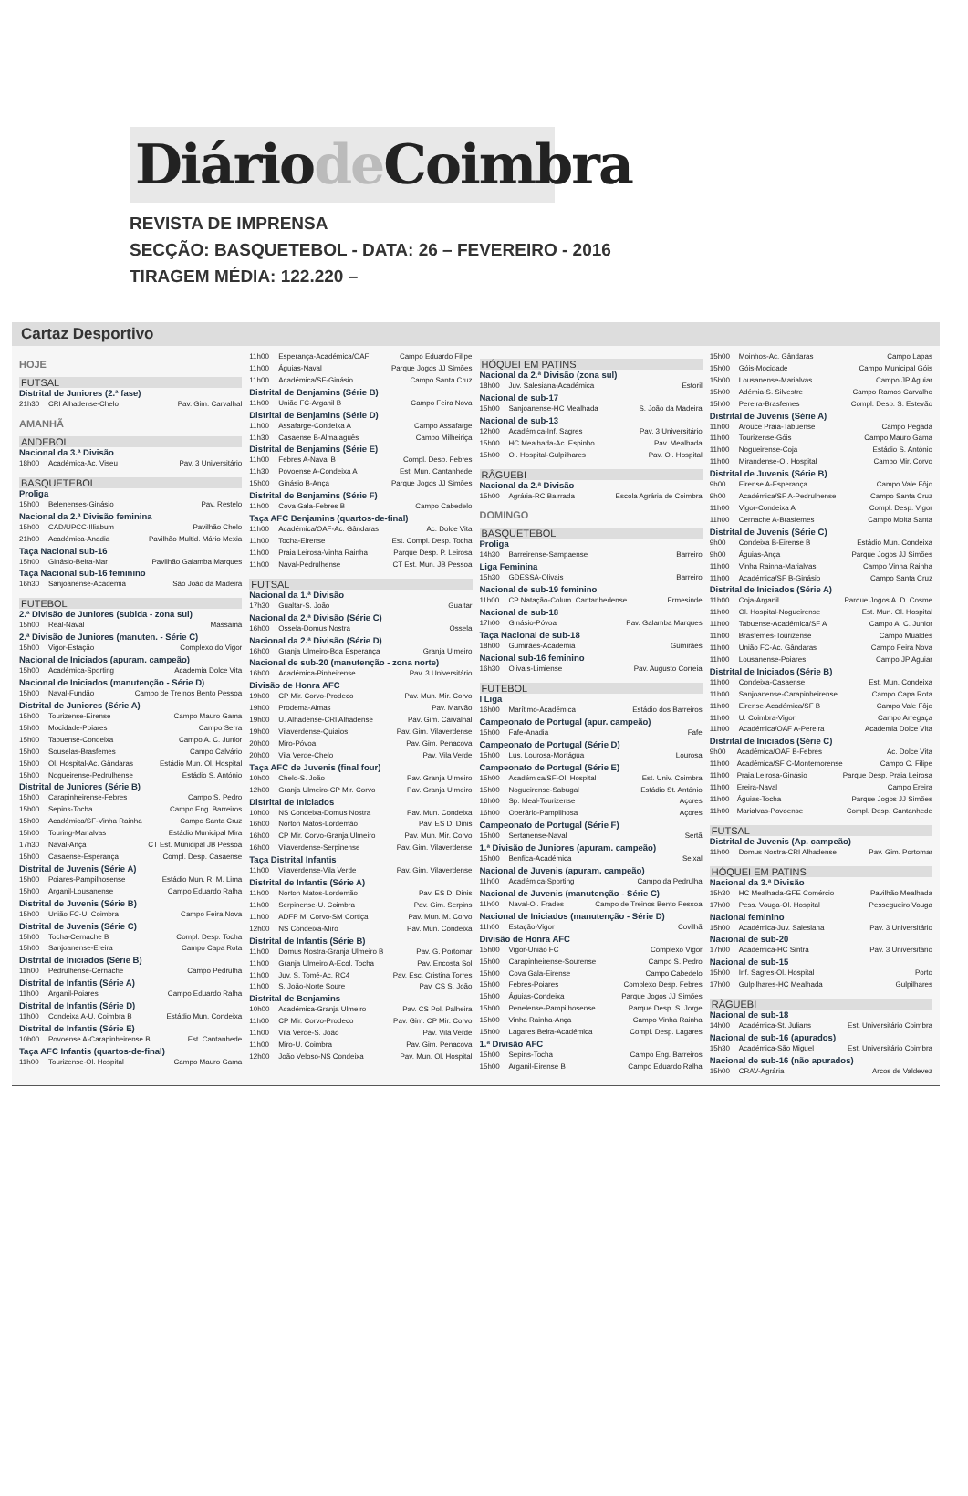Diáriode Coimbra
REVISTA DE IMPRENSA
SECÇÃO: BASQUETEBOL - DATA: 26 – FEVEREIRO - 2016
TIRAGEM MÉDIA: 122.220 –
Cartaz Desportivo
HOJE
FUTSAL
Distrital de Juniores (2.ª fase)
| 21h30 | CRI Alhadense-Chelo | Pav. Gim. Carvalhal |
AMANHÃ
ANDEBOL
Nacional da 3.ª Divisão
| 18h00 | Académica-Ac. Viseu | Pav. 3 Universitário |
BASQUETEBOL
Proliga
| 15h00 | Belenenses-Ginásio | Pav. Restelo |
Nacional da 2.ª Divisão feminina
| 15h00 | CAD/UPCC-Illiabum | Pavilhão Chelo |
| 21h00 | Académica-Anadia | Pavilhão Multid. Mário Mexia |
Taça Nacional sub-16
| 15h00 | Ginásio-Beira-Mar | Pavilhão Galamba Marques |
Taça Nacional sub-16 feminino
| 16h30 | Sanjoanense-Academia | São João da Madeira |
FUTEBOL
2.ª Divisão de Juniores (subida - zona sul)
| 15h00 | Real-Naval | Massamá |
2.ª Divisão de Juniores (manuten. - Série C)
| 15h00 | Vigor-Estação | Complexo do Vigor |
Nacional de Iniciados (apuram. campeão)
| 15h00 | Académica-Sporting | Academia Dolce Vita |
Nacional de Iniciados (manutenção - Série D)
| 15h00 | Naval-Fundão | Campo de Treinos Bento Pessoa |
Distrital de Juniores (Série A)
| 15h00 | Tourizense-Eirense | Campo Mauro Gama |
| 15h00 | Mocidade-Poiares | Campo Serra |
| 15h00 | Tabuense-Condeixa | Campo A. C. Junior |
| 15h00 | Souselas-Brasfemes | Campo Calvário |
| 15h00 | Ol. Hospital-Ac. Gândaras | Estádio Mun. Ol. Hospital |
| 15h00 | Nogueirense-Pedrulhense | Estádio S. António |
Distrital de Juniores (Série B)
| 15h00 | Carapinheirense-Febres | Campo S. Pedro |
| 15h00 | Sepins-Tocha | Campo Eng. Barreiros |
| 15h00 | Académica/SF-Vinha Rainha | Campo Santa Cruz |
| 15h00 | Touring-Marialvas | Estádio Municipal Mira |
| 17h30 | Naval-Ança | CT Est. Municipal JB Pessoa |
| 15h00 | Casaense-Esperança | Compl. Desp. Casaense |
Distrital de Juvenis (Série A)
| 15h00 | Poiares-Pampilhosense | Estádio Mun. R. M. Lima |
| 15h00 | Arganil-Lousanense | Campo Eduardo Ralha |
Distrital de Juvenis (Série B)
| 15h00 | União FC-U. Coimbra | Campo Feira Nova |
Distrital de Juvenis (Série C)
| 15h00 | Tocha-Cernache B | Compl. Desp. Tocha |
| 15h00 | Sanjoanense-Ereira | Campo Capa Rota |
Distrital de Iniciados (Série B)
| 11h00 | Pedrulhense-Cernache | Campo Pedrulha |
Distrital de Infantis (Série A)
| 11h00 | Arganil-Poiares | Campo Eduardo Ralha |
Distrital de Infantis (Série D)
| 11h00 | Condeixa A-U. Coimbra B | Estádio Mun. Condeixa |
Distrital de Infantis (Série E)
| 10h00 | Povoense A-Carapinheirense B | Est. Cantanhede |
Taça AFC Infantis (quartos-de-final)
| 11h00 | Tourizense-Ol. Hospital | Campo Mauro Gama |
| 11h00 | Esperança-Académica/OAF | Campo Eduardo Filipe |
| 11h00 | Águias-Naval | Parque Jogos JJ Simões |
| 11h00 | Académica/SF-Ginásio | Campo Santa Cruz |
Distrital de Benjamins (Série B)
| 11h00 | União FC-Arganil B | Campo Feira Nova |
Distrital de Benjamins (Série D)
| 11h00 | Assafarge-Condeixa A | Campo Assafarge |
| 11h30 | Casaense B-Almalaguês | Campo Milheiriça |
Distrital de Benjamins (Série E)
| 11h00 | Febres A-Naval B | Compl. Desp. Febres |
| 11h30 | Povoense A-Condeixa A | Est. Mun. Cantanhede |
| 15h00 | Ginásio B-Ança | Parque Jogos JJ Simões |
Distrital de Benjamins (Série F)
| 11h00 | Cova Gala-Febres B | Campo Cabedelo |
Taça AFC Benjamins (quartos-de-final)
| 11h00 | Académica/OAF-Ac. Gândaras | Ac. Dolce Vita |
| 11h00 | Tocha-Eirense | Est. Compl. Desp. Tocha |
| 11h00 | Praia Leirosa-Vinha Rainha | Parque Desp. P. Leirosa |
| 11h00 | Naval-Pedrulhense | CT Est. Mun. JB Pessoa |
FUTSAL
Nacional da 1.ª Divisão
| 17h30 | Gualtar-S. João | Gualtar |
Nacional da 2.ª Divisão (Série C)
| 16h00 | Ossela-Domus Nostra | Ossela |
Nacional da 2.ª Divisão (Série D)
| 16h00 | Granja Ulmeiro-Boa Esperança | Granja Ulmeiro |
Nacional de sub-20 (manutenção - zona norte)
| 16h00 | Académica-Pinheirense | Pav. 3 Universitário |
Divisão de Honra AFC
| 19h00 | CP Mir. Corvo-Prodeco | Pav. Mun. Mir. Corvo |
| 19h00 | Prodema-Almas | Pav. Marvão |
| 19h00 | U. Alhadense-CRI Alhadense | Pav. Gim. Carvalhal |
| 19h00 | Vilaverdense-Quiaios | Pav. Gim. Vilaverdense |
| 20h00 | Miro-Póvoa | Pav. Gim. Penacova |
| 20h00 | Vila Verde-Chelo | Pav. Vila Verde |
Taça AFC de Juvenis (final four)
| 10h00 | Chelo-S. João | Pav. Granja Ulmeiro |
| 12h00 | Granja Ulmeiro-CP Mir. Corvo | Pav. Granja Ulmeiro |
Distrital de Iniciados
| 10h00 | NS Condeixa-Domus Nostra | Pav. Mun. Condeixa |
| 16h00 | Norton Matos-Lordemão | Pav. ES D. Dinis |
| 16h00 | CP Mir. Corvo-Granja Ulmeiro | Pav. Mun. Mir. Corvo |
| 16h00 | Vilaverdense-Serpinense | Pav. Gim. Vilaverdense |
Taça Distrital Infantis
| 11h00 | Vilaverdense-Vila Verde | Pav. Gim. Vilaverdense |
Distrital de Infantis (Série A)
| 11h00 | Norton Matos-Lordemão | Pav. ES D. Dinis |
| 11h00 | Serpinense-U. Coimbra | Pav. Gim. Serpins |
| 11h00 | ADFP M. Corvo-SM Cortiça | Pav. Mun. M. Corvo |
| 12h00 | NS Condeixa-Miro | Pav. Mun. Condeixa |
Distrital de Infantis (Série B)
| 11h00 | Domus Nostra-Granja Ulmeiro B | Pav. G. Portomar |
| 11h00 | Granja Ulmeiro A-Ecol. Tocha | Pav. Encosta Sol |
| 11h00 | Juv. S. Tomé-Ac. RC4 | Pav. Esc. Cristina Torres |
| 11h00 | S. João-Norte Soure | Pav. CS S. João |
Distrital de Benjamins
| 10h00 | Académica-Granja Ulmeiro | Pav. CS Pol. Palheira |
| 11h00 | CP Mir. Corvo-Prodeco | Pav. Gim. CP Mir. Corvo |
| 11h00 | Vila Verde-S. João | Pav. Vila Verde |
| 11h00 | Miro-U. Coimbra | Pav. Gim. Penacova |
| 12h00 | João Veloso-NS Condeixa | Pav. Mun. Ol. Hospital |
HÓQUEI EM PATINS
Nacional da 2.ª Divisão (zona sul)
| 18h00 | Juv. Salesiana-Académica | Estoril |
Nacional de sub-17
| 15h00 | Sanjoanense-HC Mealhada | S. João da Madeira |
Nacional de sub-13
| 12h00 | Académica-Inf. Sagres | Pav. 3 Universitário |
| 15h00 | HC Mealhada-Ac. Espinho | Pav. Mealhada |
| 15h00 | Ol. Hospital-Gulpilhares | Pav. Ol. Hospital |
RÂGUEBI
Nacional da 2.ª Divisão
| 15h00 | Agrária-RC Bairrada | Escola Agrária de Coimbra |
DOMINGO
BASQUETEBOL
Proliga
| 14h30 | Barreirense-Sampaense | Barreiro |
Liga Feminina
| 15h30 | GDESSA-Olivais | Barreiro |
Nacional de sub-19 feminino
| 11h00 | CP Natação-Colum. Cantanhedense | Ermesinde |
Nacional de sub-18
| 17h00 | Ginásio-Póvoa | Pav. Galamba Marques |
Taça Nacional de sub-18
| 18h00 | Gumirães-Academia | Gumirães |
Nacional sub-16 feminino
| 16h30 | Olivais-Limiense | Pav. Augusto Correia |
FUTEBOL
I Liga
| 16h00 | Marítimo-Académica | Estádio dos Barreiros |
Campeonato de Portugal (apur. campeão)
| 15h00 | Fafe-Anadia | Fafe |
Campeonato de Portugal (Série D)
| 15h00 | Lus. Lourosa-Mortágua | Lourosa |
Campeonato de Portugal (Série E)
| 15h00 | Académica/SF-Ol. Hospital | Est. Univ. Coimbra |
| 15h00 | Nogueirense-Sabugal | Estádio St. António |
| 16h00 | Sp. Ideal-Tourizense | Açores |
| 16h00 | Operário-Pampilhosa | Açores |
Campeonato de Portugal (Série F)
| 15h00 | Sertanense-Naval | Sertã |
1.ª Divisão de Juniores (apuram. campeão)
| 15h00 | Benfica-Académica | Seixal |
Nacional de Juvenis (apuram. campeão)
| 11h00 | Académica-Sporting | Campo da Pedrulha |
Nacional de Juvenis (manutenção - Série C)
| 11h00 | Naval-Ol. Frades | Campo de Treinos Bento Pessoa |
Nacional de Iniciados (manutenção - Série D)
| 11h00 | Estação-Vigor | Covilhã |
Divisão de Honra AFC
| 15h00 | Vigor-União FC | Complexo Vigor |
| 15h00 | Carapinheirense-Sourense | Campo S. Pedro |
| 15h00 | Cova Gala-Eirense | Campo Cabedelo |
| 15h00 | Febres-Poiares | Complexo Desp. Febres |
| 15h00 | Águias-Condeixa | Parque Jogos JJ Simões |
| 15h00 | Penelense-Pampilhosense | Parque Desp. S. Jorge |
| 15h00 | Vinha Rainha-Ança | Campo Vinha Rainha |
| 15h00 | Lagares Beira-Académica | Compl. Desp. Lagares |
1.ª Divisão AFC
| 15h00 | Sepins-Tocha | Campo Eng. Barreiros |
| 15h00 | Arganil-Eirense B | Campo Eduardo Ralha |
| 15h00 | Moinhos-Ac. Gândaras | Campo Lapas |
| 15h00 | Góis-Mocidade | Campo Municipal Góis |
| 15h00 | Lousanense-Marialvas | Campo JP Aguiar |
| 15h00 | Adémia-S. Silvestre | Campo Ramos Carvalho |
| 15h00 | Pereira-Brasfemes | Compl. Desp. S. Estevão |
Distrital de Juvenis (Série A)
| 11h00 | Arouce Praia-Tabuense | Campo Pégada |
| 11h00 | Tourizense-Góis | Campo Mauro Gama |
| 11h00 | Nogueirense-Coja | Estádio S. António |
| 11h00 | Mirandense-Ol. Hospital | Campo Mir. Corvo |
Distrital de Juvenis (Série B)
| 9h00 | Eirense A-Esperança | Campo Vale Fôjo |
| 9h00 | Académica/SF A-Pedrulhense | Campo Santa Cruz |
| 11h00 | Vigor-Condeixa A | Compl. Desp. Vigor |
| 11h00 | Cernache A-Brasfemes | Campo Moita Santa |
Distrital de Juvenis (Série C)
| 9h00 | Condeixa B-Eirense B | Estádio Mun. Condeixa |
| 9h00 | Águias-Ança | Parque Jogos JJ Simões |
| 11h00 | Vinha Rainha-Marialvas | Campo Vinha Rainha |
| 11h00 | Académica/SF B-Ginásio | Campo Santa Cruz |
Distrital de Iniciados (Série A)
| 11h00 | Coja-Arganil | Parque Jogos A. D. Cosme |
| 11h00 | Ol. Hospital-Nogueirense | Est. Mun. Ol. Hospital |
| 11h00 | Tabuense-Académica/SF A | Campo A. C. Junior |
| 11h00 | Brasfemes-Tourizense | Campo Mualdes |
| 11h00 | União FC-Ac. Gândaras | Campo Feira Nova |
| 11h00 | Lousanense-Poiares | Campo JP Aguiar |
Distrital de Iniciados (Série B)
| 11h00 | Condeixa-Casaense | Est. Mun. Condeixa |
| 11h00 | Sanjoanense-Carapinheirense | Campo Capa Rota |
| 11h00 | Eirense-Académica/SF B | Campo Vale Fôjo |
| 11h00 | U. Coimbra-Vigor | Campo Arregaça |
| 11h00 | Académica/OAF A-Pereira | Academia Dolce Vita |
Distrital de Iniciados (Série C)
| 9h00 | Académica/OAF B-Febres | Ac. Dolce Vita |
| 11h00 | Académica/SF C-Montemorense | Campo C. Filipe |
| 11h00 | Praia Leirosa-Ginásio | Parque Desp. Praia Leirosa |
| 11h00 | Ereira-Naval | Campo Ereira |
| 11h00 | Águias-Tocha | Parque Jogos JJ Simões |
| 11h00 | Marialvas-Povoense | Compl. Desp. Cantanhede |
FUTSAL
Distrital de Juvenis (Ap. campeão)
| 11h00 | Domus Nostra-CRI Alhadense | Pav. Gim. Portomar |
HÓQUEI EM PATINS
Nacional da 3.ª Divisão
| 15h30 | HC Mealhada-GFE Comércio | Pavilhão Mealhada |
| 17h00 | Pess. Vouga-Ol. Hospital | Pessegueiro Vouga |
Nacional feminino
| 15h00 | Académica-Juv. Salesiana | Pav. 3 Universitário |
Nacional de sub-20
| 17h00 | Académica-HC Sintra | Pav. 3 Universitário |
Nacional de sub-15
| 15h00 | Inf. Sagres-Ol. Hospital | Porto |
| 17h00 | Gulpilhares-HC Mealhada | Gulpilhares |
RÂGUEBI
Nacional de sub-18
| 14h00 | Académica-St. Julians | Est. Universitário Coimbra |
Nacional de sub-16 (apurados)
| 15h30 | Académica-São Miguel | Est. Universitário Coimbra |
Nacional de sub-16 (não apurados)
| 15h00 | CRAV-Agrária | Arcos de Valdevez |